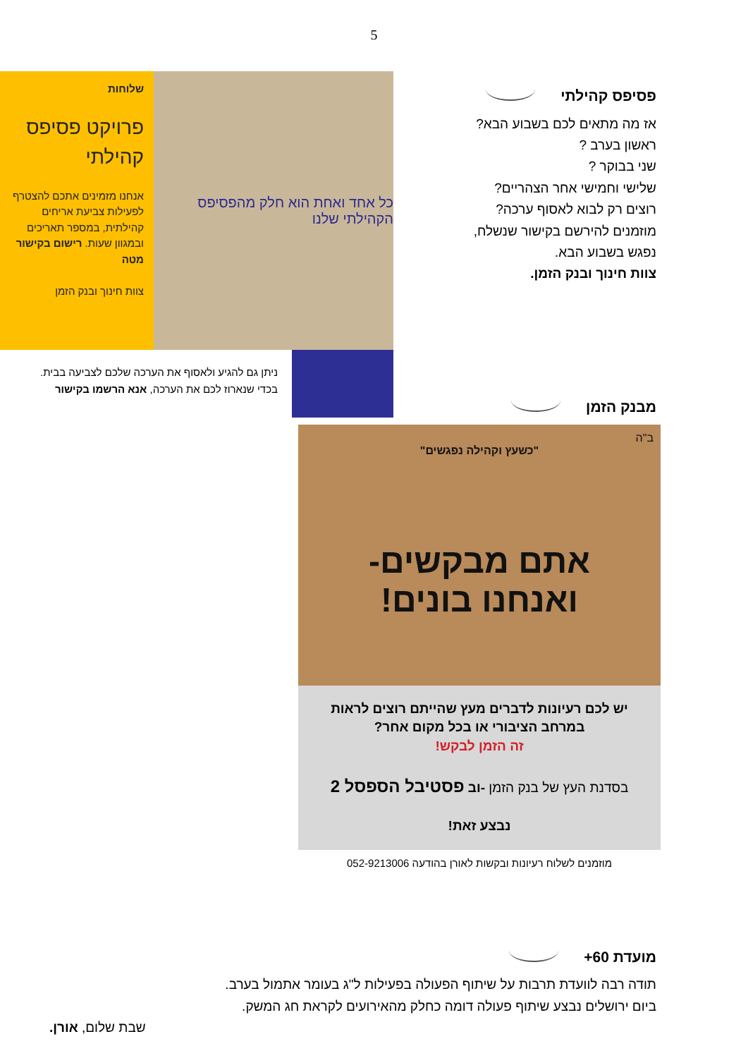5
פסיפס קהילתי
אז מה מתאים לכם בשבוע הבא?
ראשון בערב ?
שני בבוקר ?
שלישי וחמישי אחר הצהריים?
רוצים רק לבוא לאסוף ערכה?
מוזמנים להירשם בקישור שנשלח,
נפגש בשבוע הבא.
צוות חינוך ובנק הזמן.
כל אחד ואחת הוא חלק מהפסיפס הקהילתי שלנו
שלוחות
פרויקט פסיפס קהילתי
אנחנו מזמינים אתכם להצטרף לפעילות צביעת אריחים קהילתית, במספר תאריכים ובמגוון שעות. רישום בקישור מטה
צוות חינוך ובנק הזמן
ניתן גם להגיע ולאסוף את הערכה שלכם לצביעה בבית.
בכדי שנארוז לכם את הערכה, אנא הרשמו בקישור
מבנק הזמן
ב"ה
"כשעץ וקהילה נפגשים"
אתם מבקשים-
ואנחנו בונים!
יש לכם רעיונות לדברים מעץ שהייתם רוצים לראות
במרחב הציבורי או בכל מקום אחר?
זה הזמן לבקש!
בסדנת העץ של בנק הזמן -וב פסטיבל הספסל 2
נבצע זאת!
מוזמנים לשלוח רעיונות ובקשות לאורן בהודעה 052-9213006
מועדת 60+
תודה רבה לוועדת תרבות על שיתוף הפעולה בפעילות ל"ג בעומר אתמול בערב.
ביום ירושלים נבצע שיתוף פעולה דומה כחלק מהאירועים לקראת חג המשק.
שבת שלום, אורן.